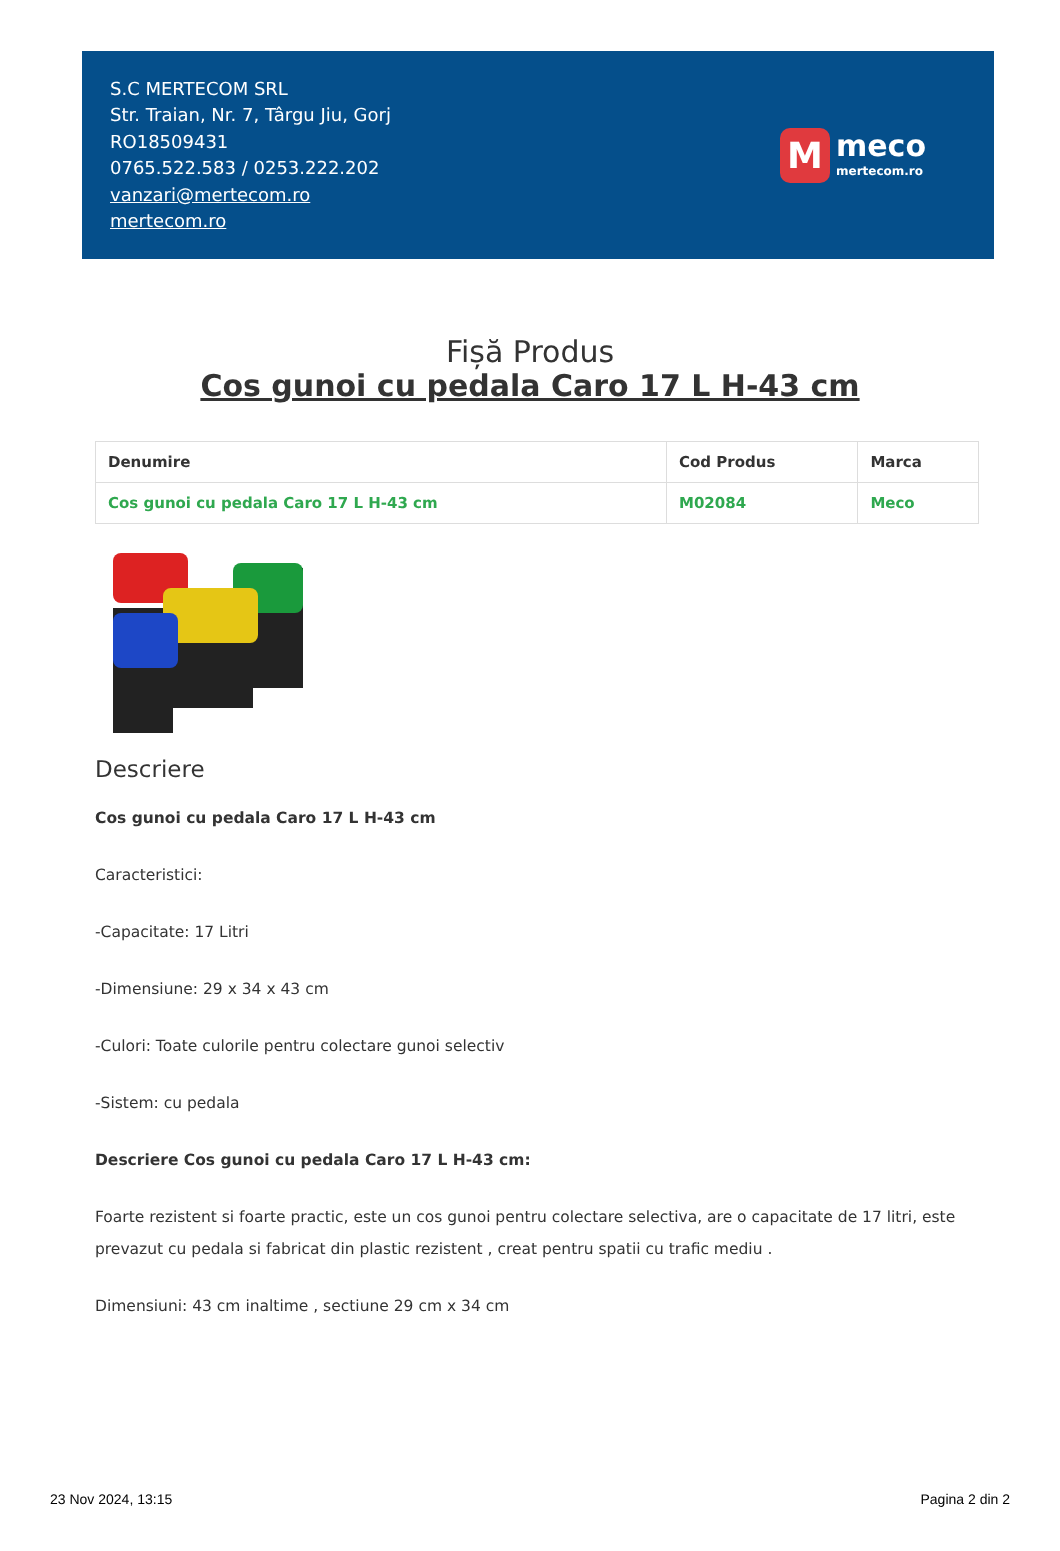S.C MERTECOM SRL
Str. Traian, Nr. 7, Târgu Jiu, Gorj
RO18509431
0765.522.583 / 0253.222.202
vanzari@mertecom.ro
mertecom.ro
M
meco
mertecom.ro
Fișă Produs
Cos gunoi cu pedala Caro 17 L H-43 cm
| Denumire | Cod Produs | Marca |
| --- | --- | --- |
| Cos gunoi cu pedala Caro 17 L H-43 cm | M02084 | Meco |
Descriere
Cos gunoi cu pedala Caro 17 L H-43 cm
Caracteristici:
-Capacitate: 17 Litri
-Dimensiune: 29 x 34 x 43 cm
-Culori: Toate culorile pentru colectare gunoi selectiv
-Sistem: cu pedala
Descriere Cos gunoi cu pedala Caro 17 L H-43 cm:
Foarte rezistent si foarte practic, este un cos gunoi pentru colectare selectiva, are o capacitate de 17 litri, este prevazut cu pedala si fabricat din plastic rezistent , creat pentru spatii cu trafic mediu .
Dimensiuni: 43 cm inaltime , sectiune 29 cm x 34 cm
23 Nov 2024, 13:15 Pagina 2 din 2